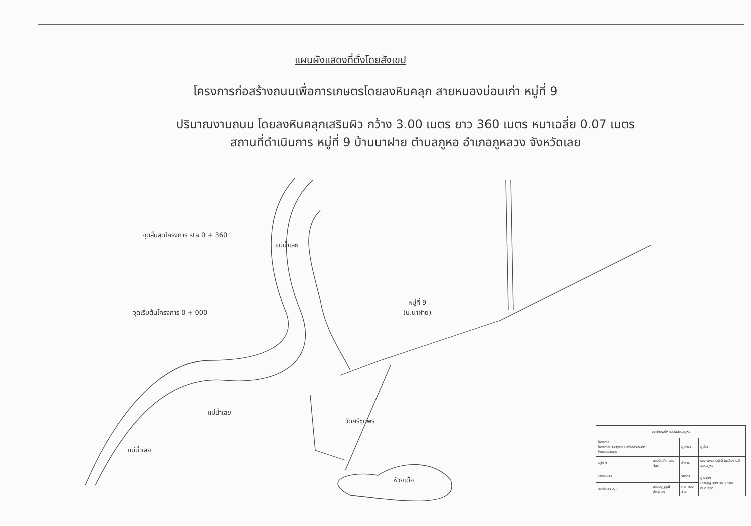แผนผังแสดงที่ตั้งโดยสังเขป
โครงการก่อสร้างถนนเพื่อการเกษตรโดยลงหินคลุก สายหนองบ่อนเก่า หมู่ที่ 9
ปริมาณงานถนน โดยลงหินคลุกเสริมผิว กว้าง 3.00 เมตร ยาว 360 เมตร หนาเฉลี่ย 0.07 เมตร
สถานที่ดำเนินการ หมู่ที่ 9 บ้านนาฝาย ตำบลภูหอ อำเภอภูหลวง จังหวัดเลย
จุดสิ้นสุดโครงการ sta 0 + 360
จุดเริ่มต้นโครงการ 0 + 000
แม่น้ำเลย
หมู่ที่ 9
(บ.นาฝาย)
แม่น้ำเลย
แม่น้ำเลย
วัดศรีชุมพร
ห้วยเดื่อ
| องค์การบริหารส่วนตำบลภูหอ | | | |
| โครงการ โครงการปรับปรุงถนนเพื่อการเกษตรโดยลงหินคลุก | | ผู้เขียน | ผู้เห็น |
| หมู่ที่ 9 | นายบัณฑิต ลายคันธ์ | สำรวจ | รอง นางสาวรัชนี ไพเลียง ปลัด อบต.ภูหอ |
| แสดงแบบ | | วิศวกร | ผู้อนุมัติ นายบุญ บุตตะนาม นายก อบต.ภูหอ |
| เลขที่แบบ 2/2 | นายเสฏฐวุฒิ ประจุทอง | ผอ. กองช่าง | |